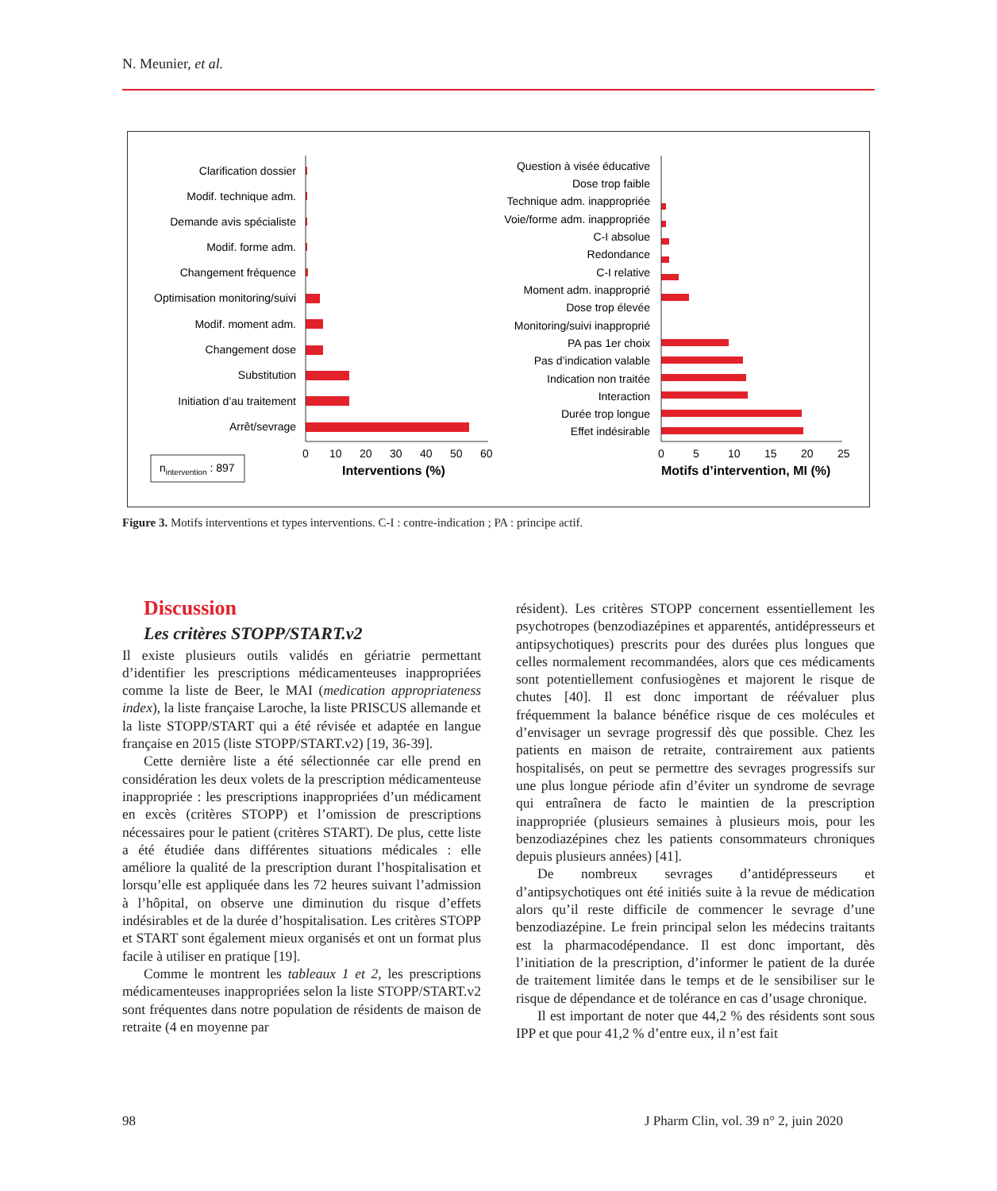N. Meunier, et al.
Clarification dossier
Modif. technique adm.
Demande avis spécialiste
Modif. forme adm.
Changement fréquence
Optimisation monitoring/suivi
Modif. moment adm.
Changement dose
Substitution
Initiation d’au traitement
Arrêt/sevrage
0
10
20
30
40
50
60
Interventions (%)
nintervention : 897
Question à visée éducative
Dose trop faible
Technique adm. inappropriée
Voie/forme adm. inappropriée
C-I absolue
Redondance
C-I relative
Moment adm. inapproprié
Dose trop élevée
Monitoring/suivi inapproprié
PA pas 1er choix
Pas d’indication valable
Indication non traitée
Interaction
Durée trop longue
Effet indésirable
0
5
10
15
20
25
Motifs d’intervention, MI (%)
Figure 3. Motifs interventions et types interventions. C-I : contre-indication ; PA : principe actif.
Discussion
Les critères STOPP/START.v2
Il existe plusieurs outils validés en gériatrie permettant d’identifier les prescriptions médicamenteuses inappropriées comme la liste de Beer, le MAI (medication appropriateness index), la liste française Laroche, la liste PRISCUS allemande et la liste STOPP/START qui a été révisée et adaptée en langue française en 2015 (liste STOPP/START.v2) [19, 36-39].
Cette dernière liste a été sélectionnée car elle prend en considération les deux volets de la prescription médicamenteuse inappropriée : les prescriptions inappropriées d’un médicament en excès (critères STOPP) et l’omission de prescriptions nécessaires pour le patient (critères START). De plus, cette liste a été étudiée dans différentes situations médicales : elle améliore la qualité de la prescription durant l’hospitalisation et lorsqu’elle est appliquée dans les 72 heures suivant l’admission à l’hôpital, on observe une diminution du risque d’effets indésirables et de la durée d’hospitalisation. Les critères STOPP et START sont également mieux organisés et ont un format plus facile à utiliser en pratique [19].
Comme le montrent les tableaux 1 et 2, les prescriptions médicamenteuses inappropriées selon la liste STOPP/START.v2 sont fréquentes dans notre population de résidents de maison de retraite (4 en moyenne par
résident). Les critères STOPP concernent essentiellement les psychotropes (benzodiazépines et apparentés, antidépresseurs et antipsychotiques) prescrits pour des durées plus longues que celles normalement recommandées, alors que ces médicaments sont potentiellement confusiogènes et majorent le risque de chutes [40]. Il est donc important de réévaluer plus fréquemment la balance bénéfice risque de ces molécules et d’envisager un sevrage progressif dès que possible. Chez les patients en maison de retraite, contrairement aux patients hospitalisés, on peut se permettre des sevrages progressifs sur une plus longue période afin d’éviter un syndrome de sevrage qui entraînera de facto le maintien de la prescription inappropriée (plusieurs semaines à plusieurs mois, pour les benzodiazépines chez les patients consommateurs chroniques depuis plusieurs années) [41].
De nombreux sevrages d’antidépresseurs et d’antipsychotiques ont été initiés suite à la revue de médication alors qu’il reste difficile de commencer le sevrage d’une benzodiazépine. Le frein principal selon les médecins traitants est la pharmacodépendance. Il est donc important, dès l’initiation de la prescription, d’informer le patient de la durée de traitement limitée dans le temps et de le sensibiliser sur le risque de dépendance et de tolérance en cas d’usage chronique.
Il est important de noter que 44,2 % des résidents sont sous IPP et que pour 41,2 % d’entre eux, il n’est fait
98
J Pharm Clin, vol. 39 n° 2, juin 2020